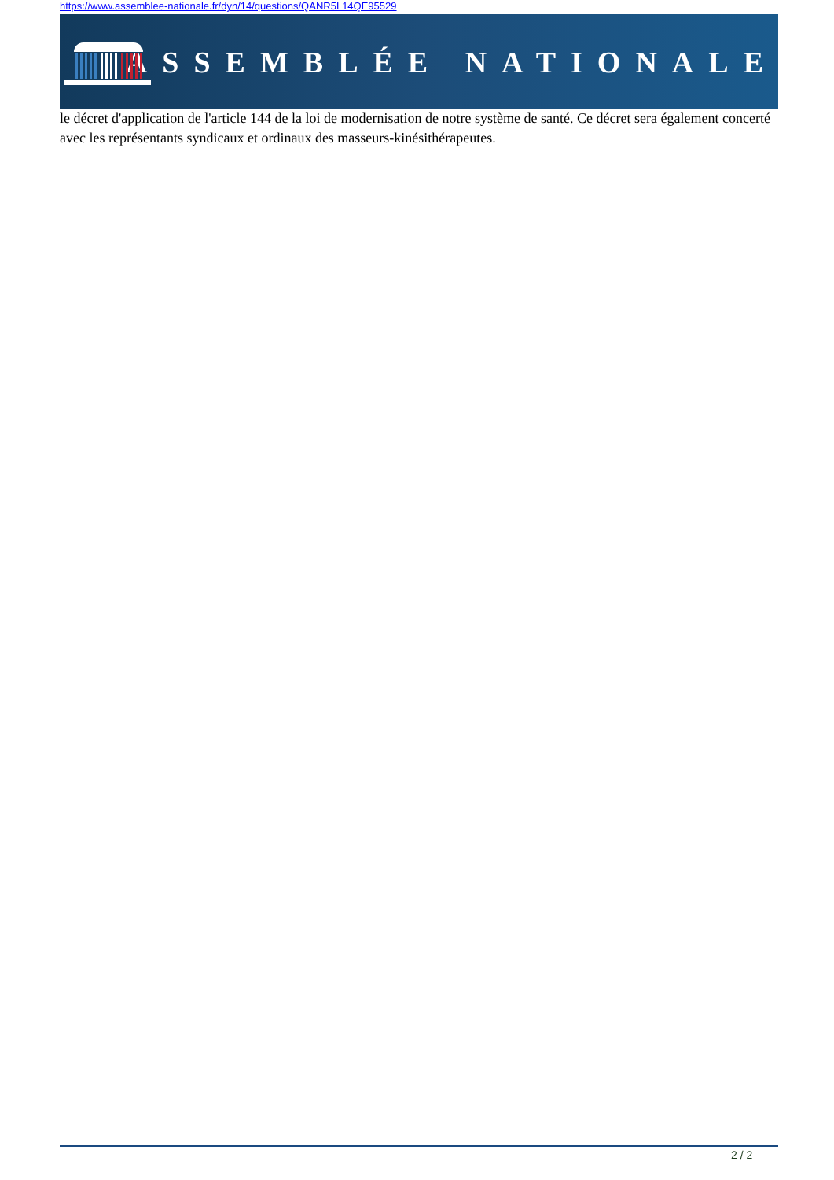https://www.assemblee-nationale.fr/dyn/14/questions/QANR5L14QE95529
ASSEMBLÉE NATIONALE
le décret d'application de l'article 144 de la loi de modernisation de notre système de santé. Ce décret sera également concerté avec les représentants syndicaux et ordinaux des masseurs-kinésithérapeutes.
2 / 2